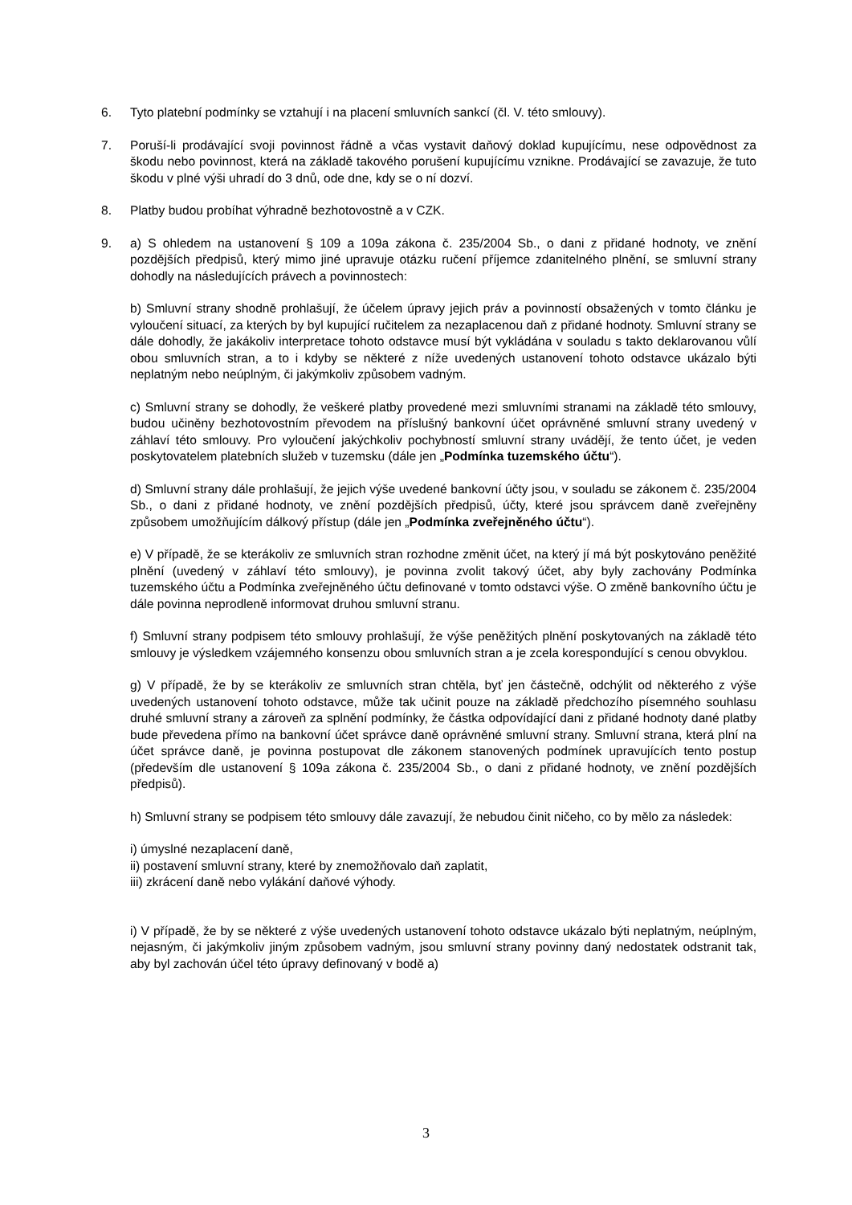6. Tyto platební podmínky se vztahují i na placení smluvních sankcí (čl. V. této smlouvy).
7. Poruší-li prodávající svoji povinnost řádně a včas vystavit daňový doklad kupujícímu, nese odpovědnost za škodu nebo povinnost, která na základě takového porušení kupujícímu vznikne. Prodávající se zavazuje, že tuto škodu v plné výši uhradí do 3 dnů, ode dne, kdy se o ní dozví.
8. Platby budou probíhat výhradně bezhotovostně a v CZK.
9. a) S ohledem na ustanovení § 109 a 109a zákona č. 235/2004 Sb., o dani z přidané hodnoty, ve znění pozdějších předpisů, který mimo jiné upravuje otázku ručení příjemce zdanitelného plnění, se smluvní strany dohodly na následujících právech a povinnostech:
b) Smluvní strany shodně prohlašují, že účelem úpravy jejich práv a povinností obsažených v tomto článku je vyloučení situací, za kterých by byl kupující ručitelem za nezaplacenou daň z přidané hodnoty. Smluvní strany se dále dohodly, že jakákoliv interpretace tohoto odstavce musí být vykládána v souladu s takto deklarovanou vůlí obou smluvních stran, a to i kdyby se některé z níže uvedených ustanovení tohoto odstavce ukázalo býti neplatným nebo neúplným, či jakýmkoliv způsobem vadným.
c) Smluvní strany se dohodly, že veškeré platby provedené mezi smluvními stranami na základě této smlouvy, budou učiněny bezhotovostním převodem na příslušný bankovní účet oprávněné smluvní strany uvedený v záhlaví této smlouvy. Pro vyloučení jakýchkoliv pochybností smluvní strany uvádějí, že tento účet, je veden poskytovatelem platebních služeb v tuzemsku (dále jen „Podmínka tuzemského účtu“).
d) Smluvní strany dále prohlašují, že jejich výše uvedené bankovní účty jsou, v souladu se zákonem č. 235/2004 Sb., o dani z přidané hodnoty, ve znění pozdějších předpisů, účty, které jsou správcem daně zveřejněny způsobem umožňujícím dálkový přístup (dále jen „Podmínka zveřejněného účtu“).
e) V případě, že se kterákoliv ze smluvních stran rozhodne změnit účet, na který jí má být poskytováno peněžité plnění (uvedený v záhlaví této smlouvy), je povinna zvolit takový účet, aby byly zachovány Podmínka tuzemského účtu a Podmínka zveřejněného účtu definované v tomto odstavci výše. O změně bankovního účtu je dále povinna neprodleně informovat druhou smluvní stranu.
f) Smluvní strany podpisem této smlouvy prohlašují, že výše peněžitých plnění poskytovaných na základě této smlouvy je výsledkem vzájemného konsenzu obou smluvních stran a je zcela korespondující s cenou obvyklou.
g) V případě, že by se kterákoliv ze smluvních stran chtěla, byť jen částečně, odchýlit od některého z výše uvedených ustanovení tohoto odstavce, může tak učinit pouze na základě předchozího písemného souhlasu druhé smluvní strany a zároveň za splnění podmínky, že částka odpovídající dani z přidané hodnoty dané platby bude převedena přímo na bankovní účet správce daně oprávněné smluvní strany. Smluvní strana, která plní na účet správce daně, je povinna postupovat dle zákonem stanovených podmínek upravujících tento postup (především dle ustanovení § 109a zákona č. 235/2004 Sb., o dani z přidané hodnoty, ve znění pozdějších předpisů).
h) Smluvní strany se podpisem této smlouvy dále zavazují, že nebudou činit ničeho, co by mělo za následek:
i) úmyslné nezaplacení daně,
ii) postavení smluvní strany, které by znemožňovalo daň zaplatit,
iii) zkrácení daně nebo vylákání daňové výhody.
i) V případě, že by se některé z výše uvedených ustanovení tohoto odstavce ukázalo býti neplatným, neúplným, nejasným, či jakýmkoliv jiným způsobem vadným, jsou smluvní strany povinny daný nedostatek odstranit tak, aby byl zachován účel této úpravy definovaný v bodě a)
3